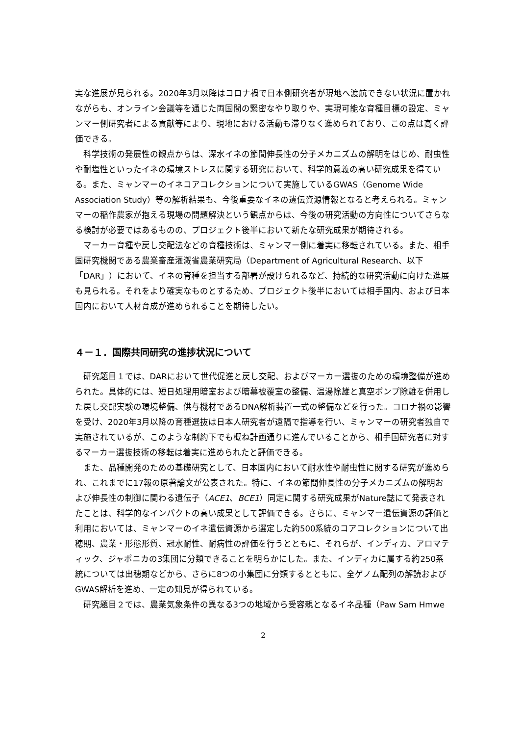実な進展が見られる。2020年3月以降はコロナ禍で日本側研究者が現地へ渡航できない状況に置かれながらも、オンライン会議等を通じた両国間の緊密なやり取りや、実現可能な育種目標の設定、ミャンマー側研究者による貢献等により、現地における活動も滞りなく進められており、この点は高く評価できる。
科学技術の発展性の観点からは、深水イネの節間伸長性の分子メカニズムの解明をはじめ、耐虫性や耐塩性といったイネの環境ストレスに関する研究において、科学的意義の高い研究成果を得ている。また、ミャンマーのイネコアコレクションについて実施しているGWAS（Genome Wide Association Study）等の解析結果も、今後重要なイネの遺伝資源情報となると考えられる。ミャンマーの稲作農家が抱える現場の問題解決という観点からは、今後の研究活動の方向性についてさらなる検討が必要ではあるものの、プロジェクト後半において新たな研究成果が期待される。
マーカー育種や戻し交配法などの育種技術は、ミャンマー側に着実に移転されている。また、相手国研究機関である農業畜産灌漑省農業研究局（Department of Agricultural Research、以下「DAR」）において、イネの育種を担当する部署が設けられるなど、持続的な研究活動に向けた進展も見られる。それをより確実なものとするため、プロジェクト後半においては相手国内、および日本国内において人材育成が進められることを期待したい。
４－１．国際共同研究の進捗状況について
研究題目１では、DARにおいて世代促進と戻し交配、およびマーカー選抜のための環境整備が進められた。具体的には、短日処理用暗室および暗幕被覆室の整備、温湯除雄と真空ポンプ除雄を併用した戻し交配実験の環境整備、供与機材であるDNA解析装置一式の整備などを行った。コロナ禍の影響を受け、2020年3月以降の育種選抜は日本人研究者が遠隔で指導を行い、ミャンマーの研究者独自で実施されているが、このような制約下でも概ね計画通りに進んでいることから、相手国研究者に対するマーカー選抜技術の移転は着実に進められたと評価できる。
また、品種開発のための基礎研究として、日本国内において耐水性や耐虫性に関する研究が進められ、これまでに17報の原著論文が公表された。特に、イネの節間伸長性の分子メカニズムの解明および伸長性の制御に関わる遺伝子（ACE1、BCE1）同定に関する研究成果がNature誌にて発表されたことは、科学的なインパクトの高い成果として評価できる。さらに、ミャンマー遺伝資源の評価と利用においては、ミャンマーのイネ遺伝資源から選定した約500系統のコアコレクションについて出穂期、農業・形態形質、冠水耐性、耐病性の評価を行うとともに、それらが、インディカ、アロマティック、ジャポニカの3集団に分類できることを明らかにした。また、インディカに属する約250系統については出穂期などから、さらに8つの小集団に分類するとともに、全ゲノム配列の解読およびGWAS解析を進め、一定の知見が得られている。
研究題目２では、農業気象条件の異なる3つの地域から受容親となるイネ品種（Paw Sam Hmwe
2